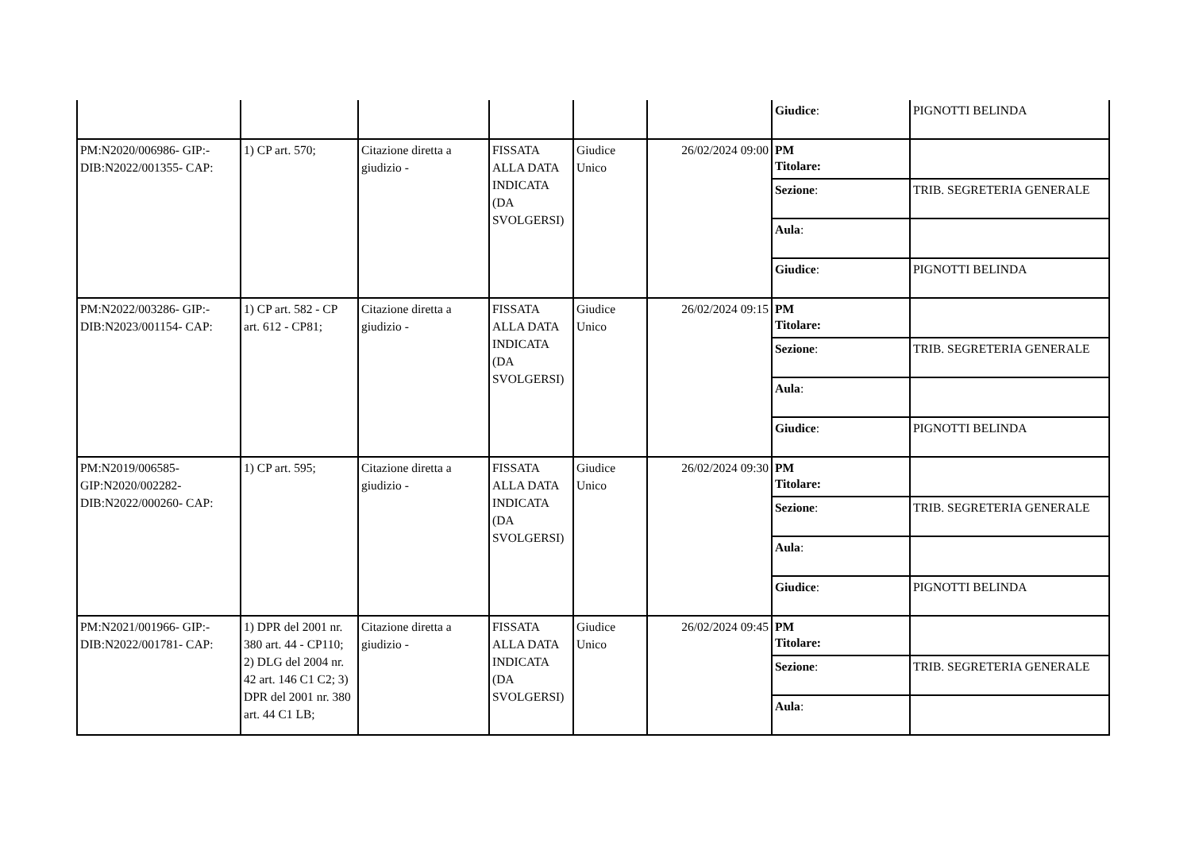| | | | | | | / Giudice : / PIGNOTTI BELINDA / |
| PM:N2020/006986- GIP:-DIB:N2022/001355- CAP: | 1) CP art. 570; | Citazione diretta a giudizio - | FISSATA ALLA DATA INDICATA (DA SVOLGERSI) | Giudice Unico | 26/02/2024 09:00 | / PM Titolare: / / / Sezione : / TRIB. SEGRETERIA GENERALE / / Aula : / / / Giudice : / PIGNOTTI BELINDA / |
| PM:N2022/003286- GIP:-DIB:N2023/001154- CAP: | 1) CP art. 582 - CP art. 612 - CP81; | Citazione diretta a giudizio - | FISSATA ALLA DATA INDICATA (DA SVOLGERSI) | Giudice Unico | 26/02/2024 09:15 | / PM Titolare: / / / Sezione : / TRIB. SEGRETERIA GENERALE / / Aula : / / / Giudice : / PIGNOTTI BELINDA / |
| PM:N2019/006585- GIP:N2020/002282- DIB:N2022/000260- CAP: | 1) CP art. 595; | Citazione diretta a giudizio - | FISSATA ALLA DATA INDICATA (DA SVOLGERSI) | Giudice Unico | 26/02/2024 09:30 | / PM Titolare: / / / Sezione : / TRIB. SEGRETERIA GENERALE / / Aula : / / / Giudice : / PIGNOTTI BELINDA / |
| PM:N2021/001966- GIP:-DIB:N2022/001781- CAP: | 1) DPR del 2001 nr. 380 art. 44 - CP110; 2) DLG del 2004 nr. 42 art. 146 C1 C2; 3) DPR del 2001 nr. 380 art. 44 C1 LB; | Citazione diretta a giudizio - | FISSATA ALLA DATA INDICATA (DA SVOLGERSI) | Giudice Unico | 26/02/2024 09:45 | / PM Titolare: / / / Sezione : / TRIB. SEGRETERIA GENERALE / / Aula : / / |